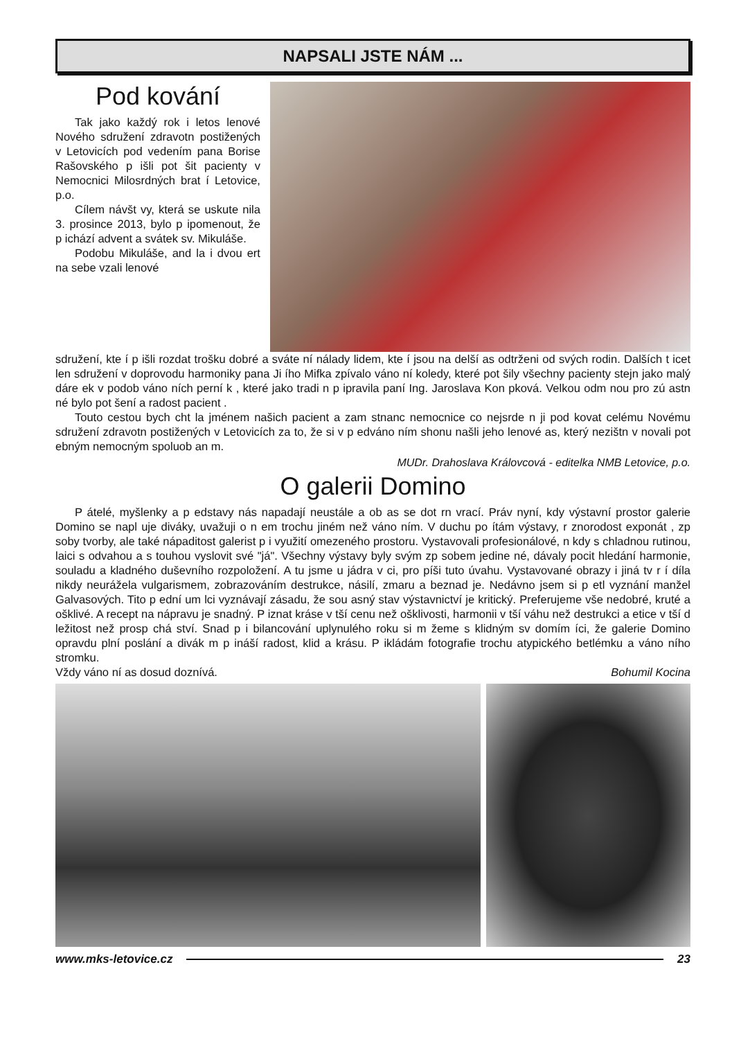NAPSALI JSTE NÁM ...
Pod kování
Tak jako každý rok i letos lenové Nového sdružení zdravotn postižených v Letovicích pod vedením pana Borise Rašovského p išli pot šit pacienty v Nemocnici Milosrdných brat í Letovice, p.o.
Cílem návšt vy, která se uskute nila 3. prosince 2013, bylo p ipomenout, že p ichází advent a svátek sv. Mikuláše.
Podobu Mikuláše, and la i dvou ert na sebe vzali lenové
sdružení, kte í p išli rozdat trošku dobré a sváte ní nálady lidem, kte í jsou na delší as odtrženi od svých rodin. Dalších t icet len sdružení v doprovodu harmoniky pana Ji ího Mifka zpívalo váno ní koledy, které pot šily všechny pacienty stejn jako malý dáre ek v podob váno ních perní k , které jako tradi n p ipravila paní Ing. Jaroslava Kon pková. Velkou odm nou pro zú astn né bylo pot šení a radost pacient .
Touto cestou bych cht la jménem našich pacient a zam stnanc nemocnice co nejsrde n ji pod kovat celému Novému sdružení zdravotn postižených v Letovicích za to, že si v p edváno ním shonu našli jeho lenové as, který nezištn v novali pot ebným nemocným spoluob an m.
MUDr. Drahoslava Královcová - editelka NMB Letovice, p.o.
O galerii Domino
P átelé, myšlenky a p edstavy nás napadají neustále a ob as se dot rn vrací. Práv nyní, kdy výstavní prostor galerie Domino se napl uje diváky, uvažuji o n em trochu jiném než váno ním. V duchu po ítám výstavy, r znorodost exponát , zp soby tvorby, ale také nápaditost galerist p i využití omezeného prostoru. Vystavovali profesionálové, n kdy s chladnou rutinou, laici s odvahou a s touhou vyslovit své "já". Všechny výstavy byly svým zp sobem jedine né, dávaly pocit hledání harmonie, souladu a kladného duševního rozpoložení. A tu jsme u jádra v ci, pro píši tuto úvahu. Vystavované obrazy i jiná tv r í díla nikdy neurážela vulgarismem, zobrazováním destrukce, násilí, zmaru a beznad je. Nedávno jsem si p etl vyznání manžel Galvasových. Tito p ední um lci vyznávají zásadu, že sou asný stav výstavnictví je kritický. Preferujeme vše nedobré, kruté a ošklivé. A recept na nápravu je snadný. P iznat kráse v tší cenu než ošklivosti, harmonii v tší váhu než destrukci a etice v tší d ležitost než prosp chá ství. Snad p i bilancování uplynulého roku si m žeme s klidným sv domím íci, že galerie Domino opravdu plní poslání a divák m p ináší radost, klid a krásu. P ikládám fotografie trochu atypického betlémku a váno ního stromku.
Vždy váno ní as dosud doznívá. Bohumil Kocina
www.mks-letovice.cz 23